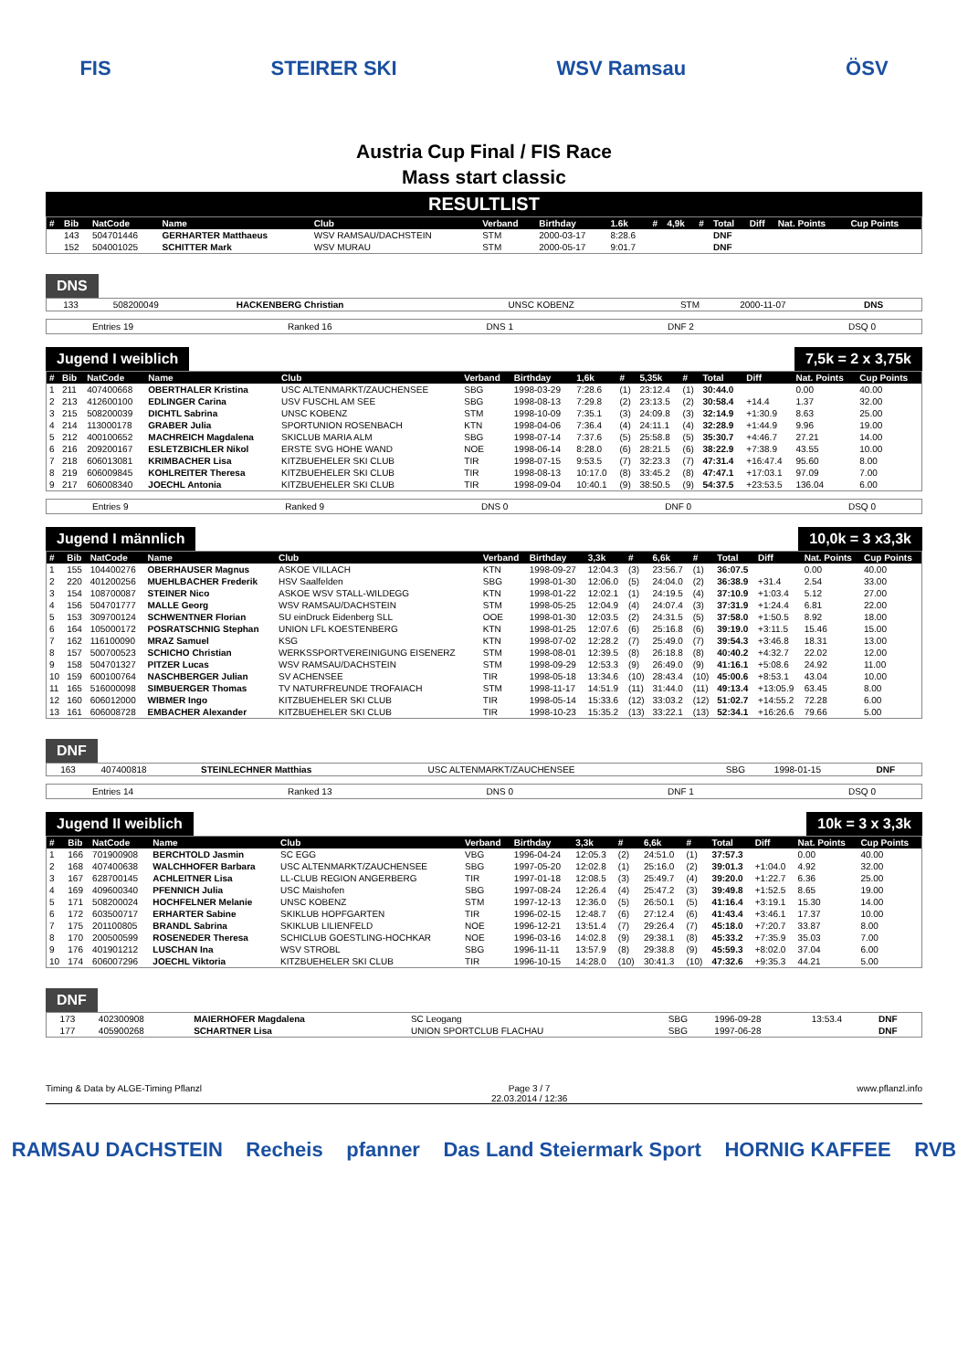FIS STEIRER SKI WSV Ramsau ÖSV
Austria Cup Final / FIS Race
Mass start classic
RESULTLIST
| # | Bib | NatCode | Name | Club | Verband | Birthday | 1.6k | # | 4,9k | # | Total | Diff | Nat. Points | Cup Points |
| --- | --- | --- | --- | --- | --- | --- | --- | --- | --- | --- | --- | --- | --- | --- |
| | 143 | 504701446 | GERHARTER Matthaeus | WSV RAMSAU/DACHSTEIN | STM | 2000-03-17 | 8:28.6 | | | | DNF | | | |
| | 152 | 504001025 | SCHITTER Mark | WSV MURAU | STM | 2000-05-17 | 9:01.7 | | | | DNF | | | |
DNS
| | 133 | 508200049 | HACKENBERG Christian | UNSC KOBENZ | STM | 2000-11-07 | DNS |
Entries 19 Ranked 16 DNS 1 DNF 2 DSQ 0
Jugend I weiblich 7,5k = 2 x 3,75k
| # | Bib | NatCode | Name | Club | Verband | Birthday | 1,6k | # | 5,35k | # | Total | Diff | Nat. Points | Cup Points |
| --- | --- | --- | --- | --- | --- | --- | --- | --- | --- | --- | --- | --- | --- | --- |
| 1 | 211 | 407400668 | OBERTHALER Kristina | USC ALTENMARKT/ZAUCHENSEE | SBG | 1998-03-29 | 7:28.6 | (1) | 23:12.4 | (1) | 30:44.0 | | 0.00 | 40.00 |
| 2 | 213 | 412600100 | EDLINGER Carina | USV FUSCHL AM SEE | SBG | 1998-08-13 | 7:29.8 | (2) | 23:13.5 | (2) | 30:58.4 | +14.4 | 1.37 | 32.00 |
| 3 | 215 | 508200039 | DICHTL Sabrina | UNSC KOBENZ | STM | 1998-10-09 | 7:35.1 | (3) | 24:09.8 | (3) | 32:14.9 | +1:30.9 | 8.63 | 25.00 |
| 4 | 214 | 113000178 | GRABER Julia | SPORTUNION ROSENBACH | KTN | 1998-04-06 | 7:36.4 | (4) | 24:11.1 | (4) | 32:28.9 | +1:44.9 | 9.96 | 19.00 |
| 5 | 212 | 400100652 | MACHREICH Magdalena | SKICLUB MARIA ALM | SBG | 1998-07-14 | 7:37.6 | (5) | 25:58.8 | (5) | 35:30.7 | +4:46.7 | 27.21 | 14.00 |
| 6 | 216 | 209200167 | ESLETZBICHLER Nikol | ERSTE SVG HOHE WAND | NOE | 1998-06-14 | 8:28.0 | (6) | 28:21.5 | (6) | 38:22.9 | +7:38.9 | 43.55 | 10.00 |
| 7 | 218 | 606013081 | KRIMBACHER Lisa | KITZBUEHELER SKI CLUB | TIR | 1998-07-15 | 9:53.5 | (7) | 32:23.3 | (7) | 47:31.4 | +16:47.4 | 95.60 | 8.00 |
| 8 | 219 | 606009845 | KOHLREITER Theresa | KITZBUEHELER SKI CLUB | TIR | 1998-08-13 | 10:17.0 | (8) | 33:45.2 | (8) | 47:47.1 | +17:03.1 | 97.09 | 7.00 |
| 9 | 217 | 606008340 | JOECHL Antonia | KITZBUEHELER SKI CLUB | TIR | 1998-09-04 | 10:40.1 | (9) | 38:50.5 | (9) | 54:37.5 | +23:53.5 | 136.04 | 6.00 |
Entries 9 Ranked 9 DNS 0 DNF 0 DSQ 0
Jugend I männlich 10,0k = 3 x3,3k
| # | Bib | NatCode | Name | Club | Verband | Birthday | 3,3k | # | 6,6k | # | Total | Diff | Nat. Points | Cup Points |
| --- | --- | --- | --- | --- | --- | --- | --- | --- | --- | --- | --- | --- | --- | --- |
| 1 | 155 | 104400276 | OBERHAUSER Magnus | ASKOE VILLACH | KTN | 1998-09-27 | 12:04.3 | (3) | 23:56.7 | (1) | 36:07.5 | | 0.00 | 40.00 |
| 2 | 220 | 401200256 | MUEHLBACHER Frederik | HSV Saalfelden | SBG | 1998-01-30 | 12:06.0 | (5) | 24:04.0 | (2) | 36:38.9 | +31.4 | 2.54 | 33.00 |
| 3 | 154 | 108700087 | STEINER Nico | ASKOE WSV STALL-WILDEGG | KTN | 1998-01-22 | 12:02.1 | (1) | 24:19.5 | (4) | 37:10.9 | +1:03.4 | 5.12 | 27.00 |
| 4 | 156 | 504701777 | MALLE Georg | WSV RAMSAU/DACHSTEIN | STM | 1998-05-25 | 12:04.9 | (4) | 24:07.4 | (3) | 37:31.9 | +1:24.4 | 6.81 | 22.00 |
| 5 | 153 | 309700124 | SCHWENTNER Florian | SU einDruck Eidenberg SLL | OOE | 1998-01-30 | 12:03.5 | (2) | 24:31.5 | (5) | 37:58.0 | +1:50.5 | 8.92 | 18.00 |
| 6 | 164 | 105000172 | POSRATSCHNIG Stephan | UNION LFL KOESTENBERG | KTN | 1998-01-25 | 12:07.6 | (6) | 25:16.8 | (6) | 39:19.0 | +3:11.5 | 15.46 | 15.00 |
| 7 | 162 | 116100090 | MRAZ Samuel | KSG | KTN | 1998-07-02 | 12:28.2 | (7) | 25:49.0 | (7) | 39:54.3 | +3:46.8 | 18.31 | 13.00 |
| 8 | 157 | 500700523 | SCHICHO Christian | WERKSSPORTVEREINIGUNG EISENERZ | STM | 1998-08-01 | 12:39.5 | (8) | 26:18.8 | (8) | 40:40.2 | +4:32.7 | 22.02 | 12.00 |
| 9 | 158 | 504701327 | PITZER Lucas | WSV RAMSAU/DACHSTEIN | STM | 1998-09-29 | 12:53.3 | (9) | 26:49.0 | (9) | 41:16.1 | +5:08.6 | 24.92 | 11.00 |
| 10 | 159 | 600100764 | NASCHBERGER Julian | SV ACHENSEE | TIR | 1998-05-18 | 13:34.6 | (10) | 28:43.4 | (10) | 45:00.6 | +8:53.1 | 43.04 | 10.00 |
| 11 | 165 | 516000098 | SIMBUERGER Thomas | TV NATURFREUNDE TROFAIACH | STM | 1998-11-17 | 14:51.9 | (11) | 31:44.0 | (11) | 49:13.4 | +13:05.9 | 63.45 | 8.00 |
| 12 | 160 | 606012000 | WIBMER Ingo | KITZBUEHELER SKI CLUB | TIR | 1998-05-14 | 15:33.6 | (12) | 33:03.2 | (12) | 51:02.7 | +14:55.2 | 72.28 | 6.00 |
| 13 | 161 | 606008728 | EMBACHER Alexander | KITZBUEHELER SKI CLUB | TIR | 1998-10-23 | 15:35.2 | (13) | 33:22.1 | (13) | 52:34.1 | +16:26.6 | 79.66 | 5.00 |
DNF
| | 163 | 407400818 | STEINLECHNER Matthias | USC ALTENMARKT/ZAUCHENSEE | SBG | 1998-01-15 | DNF |
Entries 14 Ranked 13 DNS 0 DNF 1 DSQ 0
Jugend II weiblich 10k = 3 x 3,3k
| # | Bib | NatCode | Name | Club | Verband | Birthday | 3,3k | # | 6,6k | # | Total | Diff | Nat. Points | Cup Points |
| --- | --- | --- | --- | --- | --- | --- | --- | --- | --- | --- | --- | --- | --- | --- |
| 1 | 166 | 701900908 | BERCHTOLD Jasmin | SC EGG | VBG | 1996-04-24 | 12:05.3 | (2) | 24:51.0 | (1) | 37:57.3 | | 0.00 | 40.00 |
| 2 | 168 | 407400638 | WALCHHOFER Barbara | USC ALTENMARKT/ZAUCHENSEE | SBG | 1997-05-20 | 12:02.8 | (1) | 25:16.0 | (2) | 39:01.3 | +1:04.0 | 4.92 | 32.00 |
| 3 | 167 | 628700145 | ACHLEITNER Lisa | LL-CLUB REGION ANGERBERG | TIR | 1997-01-18 | 12:08.5 | (3) | 25:49.7 | (4) | 39:20.0 | +1:22.7 | 6.36 | 25.00 |
| 4 | 169 | 409600340 | PFENNICH Julia | USC Maishofen | SBG | 1997-08-24 | 12:26.4 | (4) | 25:47.2 | (3) | 39:49.8 | +1:52.5 | 8.65 | 19.00 |
| 5 | 171 | 508200024 | HOCHFELNER Melanie | UNSC KOBENZ | STM | 1997-12-13 | 12:36.0 | (5) | 26:50.1 | (5) | 41:16.4 | +3:19.1 | 15.30 | 14.00 |
| 6 | 172 | 603500717 | ERHARTER Sabine | SKIKLUB HOPFGARTEN | TIR | 1996-02-15 | 12:48.7 | (6) | 27:12.4 | (6) | 41:43.4 | +3:46.1 | 17.37 | 10.00 |
| 7 | 175 | 201100805 | BRANDL Sabrina | SKIKLUB LILIENFELD | NOE | 1996-12-21 | 13:51.4 | (7) | 29:26.4 | (7) | 45:18.0 | +7:20.7 | 33.87 | 8.00 |
| 8 | 170 | 200500599 | ROSENEDER Theresa | SCHICLUB GOESTLING-HOCHKAR | NOE | 1996-03-16 | 14:02.8 | (9) | 29:38.1 | (8) | 45:33.2 | +7:35.9 | 35.03 | 7.00 |
| 9 | 176 | 401901212 | LUSCHAN Ina | WSV STROBL | SBG | 1996-11-11 | 13:57.9 | (8) | 29:38.8 | (9) | 45:59.3 | +8:02.0 | 37.04 | 6.00 |
| 10 | 174 | 606007296 | JOECHL Viktoria | KITZBUEHELER SKI CLUB | TIR | 1996-10-15 | 14:28.0 | (10) | 30:41.3 | (10) | 47:32.6 | +9:35.3 | 44.21 | 5.00 |
DNF
| | 173 | 402300908 | MAIERHOFER Magdalena | SC Leogang | SBG | 1996-09-28 | 13:53.4 | DNF |
| | 177 | 405900268 | SCHARTNER Lisa | UNION SPORTCLUB FLACHAU | SBG | 1997-06-28 | | DNF |
Timing & Data by ALGE-Timing Pflanzl Page 3 / 7
22.03.2014 / 12:36 www.pflanzl.info
RAMSAU DACHSTEIN Recheis pfanner Das Land Steiermark Sport HORNIG KAFFEE RVB